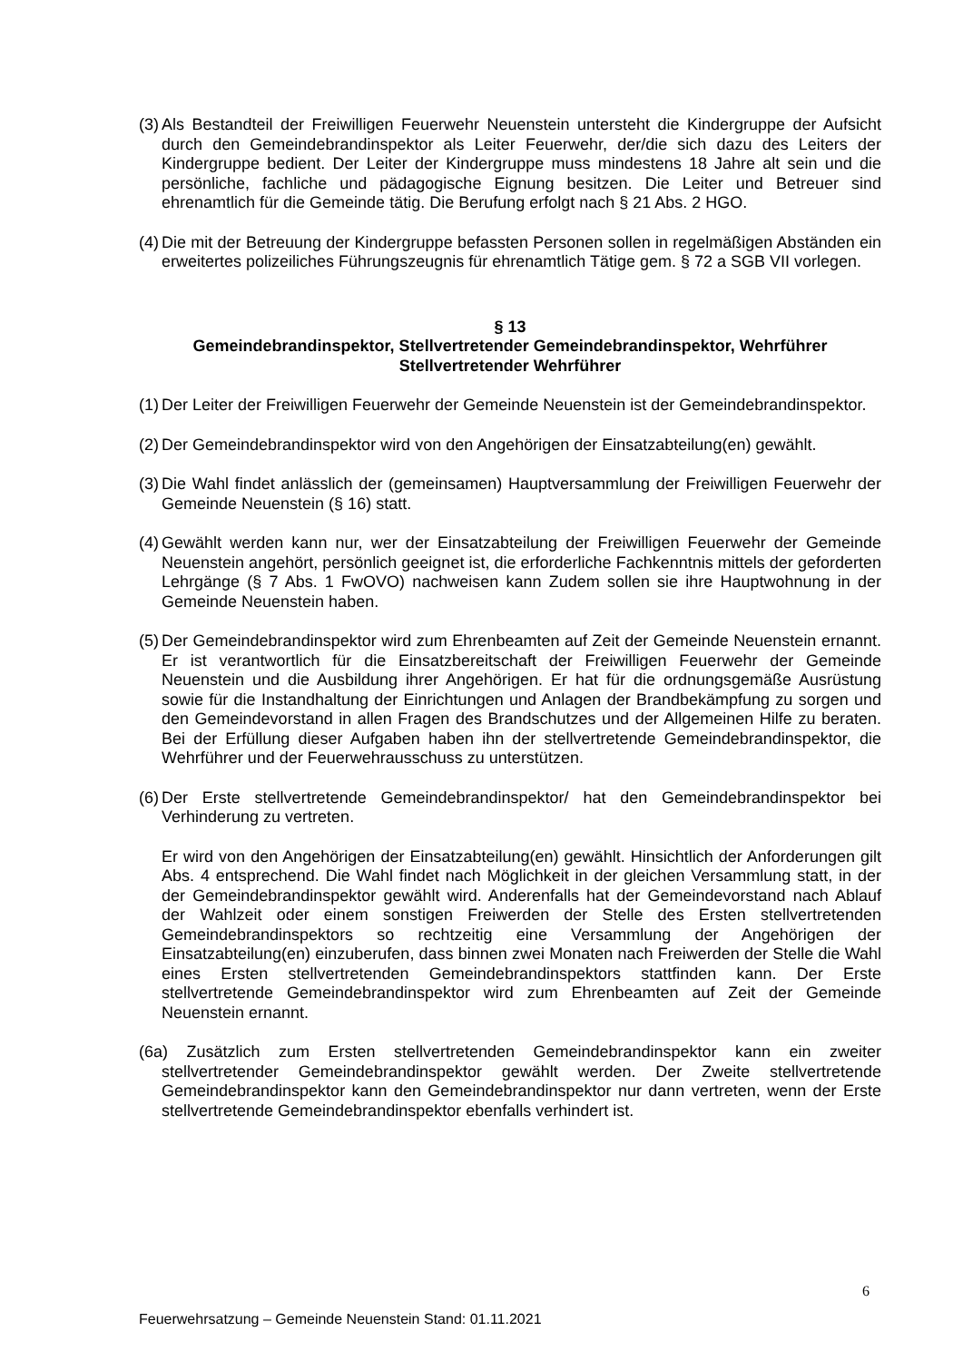(3) Als Bestandteil der Freiwilligen Feuerwehr Neuenstein untersteht die Kindergruppe der Aufsicht durch den Gemeindebrandinspektor als Leiter Feuerwehr, der/die sich dazu des Leiters der Kindergruppe bedient. Der Leiter der Kindergruppe muss mindestens 18 Jahre alt sein und die persönliche, fachliche und pädagogische Eignung besitzen. Die Leiter und Betreuer sind ehrenamtlich für die Gemeinde tätig. Die Berufung erfolgt nach § 21 Abs. 2 HGO.
(4) Die mit der Betreuung der Kindergruppe befassten Personen sollen in regelmäßigen Abständen ein erweitertes polizeiliches Führungszeugnis für ehrenamtlich Tätige gem. § 72 a SGB VII vorlegen.
§ 13
Gemeindebrandinspektor, Stellvertretender Gemeindebrandinspektor, Wehrführer
Stellvertretender Wehrführer
(1) Der Leiter der Freiwilligen Feuerwehr der Gemeinde Neuenstein ist der Gemeindebrandinspektor.
(2) Der Gemeindebrandinspektor wird von den Angehörigen der Einsatzabteilung(en) gewählt.
(3) Die Wahl findet anlässlich der (gemeinsamen) Hauptversammlung der Freiwilligen Feuerwehr der Gemeinde Neuenstein (§ 16) statt.
(4) Gewählt werden kann nur, wer der Einsatzabteilung der Freiwilligen Feuerwehr der Gemeinde Neuenstein angehört, persönlich geeignet ist, die erforderliche Fachkenntnis mittels der geforderten Lehrgänge (§ 7 Abs. 1 FwOVO) nachweisen kann Zudem sollen sie ihre Hauptwohnung in der Gemeinde Neuenstein haben.
(5) Der Gemeindebrandinspektor wird zum Ehrenbeamten auf Zeit der Gemeinde Neuenstein ernannt. Er ist verantwortlich für die Einsatzbereitschaft der Freiwilligen Feuerwehr der Gemeinde Neuenstein und die Ausbildung ihrer Angehörigen. Er hat für die ordnungsgemäße Ausrüstung sowie für die Instandhaltung der Einrichtungen und Anlagen der Brandbekämpfung zu sorgen und den Gemeindevorstand in allen Fragen des Brandschutzes und der Allgemeinen Hilfe zu beraten. Bei der Erfüllung dieser Aufgaben haben ihn der stellvertretende Gemeindebrandinspektor, die Wehrführer und der Feuerwehrausschuss zu unterstützen.
(6) Der Erste stellvertretende Gemeindebrandinspektor/ hat den Gemeindebrandinspektor bei Verhinderung zu vertreten.
Er wird von den Angehörigen der Einsatzabteilung(en) gewählt. Hinsichtlich der Anforderungen gilt Abs. 4 entsprechend. Die Wahl findet nach Möglichkeit in der gleichen Versammlung statt, in der der Gemeindebrandinspektor gewählt wird. Anderenfalls hat der Gemeindevorstand nach Ablauf der Wahlzeit oder einem sonstigen Freiwerden der Stelle des Ersten stellvertretenden Gemeindebrandinspektors so rechtzeitig eine Versammlung der Angehörigen der Einsatzabteilung(en) einzuberufen, dass binnen zwei Monaten nach Freiwerden der Stelle die Wahl eines Ersten stellvertretenden Gemeindebrandinspektors stattfinden kann. Der Erste stellvertretende Gemeindebrandinspektor wird zum Ehrenbeamten auf Zeit der Gemeinde Neuenstein ernannt.
(6a) Zusätzlich zum Ersten stellvertretenden Gemeindebrandinspektor kann ein zweiter stellvertretender Gemeindebrandinspektor gewählt werden. Der Zweite stellvertretende Gemeindebrandinspektor kann den Gemeindebrandinspektor nur dann vertreten, wenn der Erste stellvertretende Gemeindebrandinspektor ebenfalls verhindert ist.
6
Feuerwehrsatzung – Gemeinde Neuenstein Stand: 01.11.2021